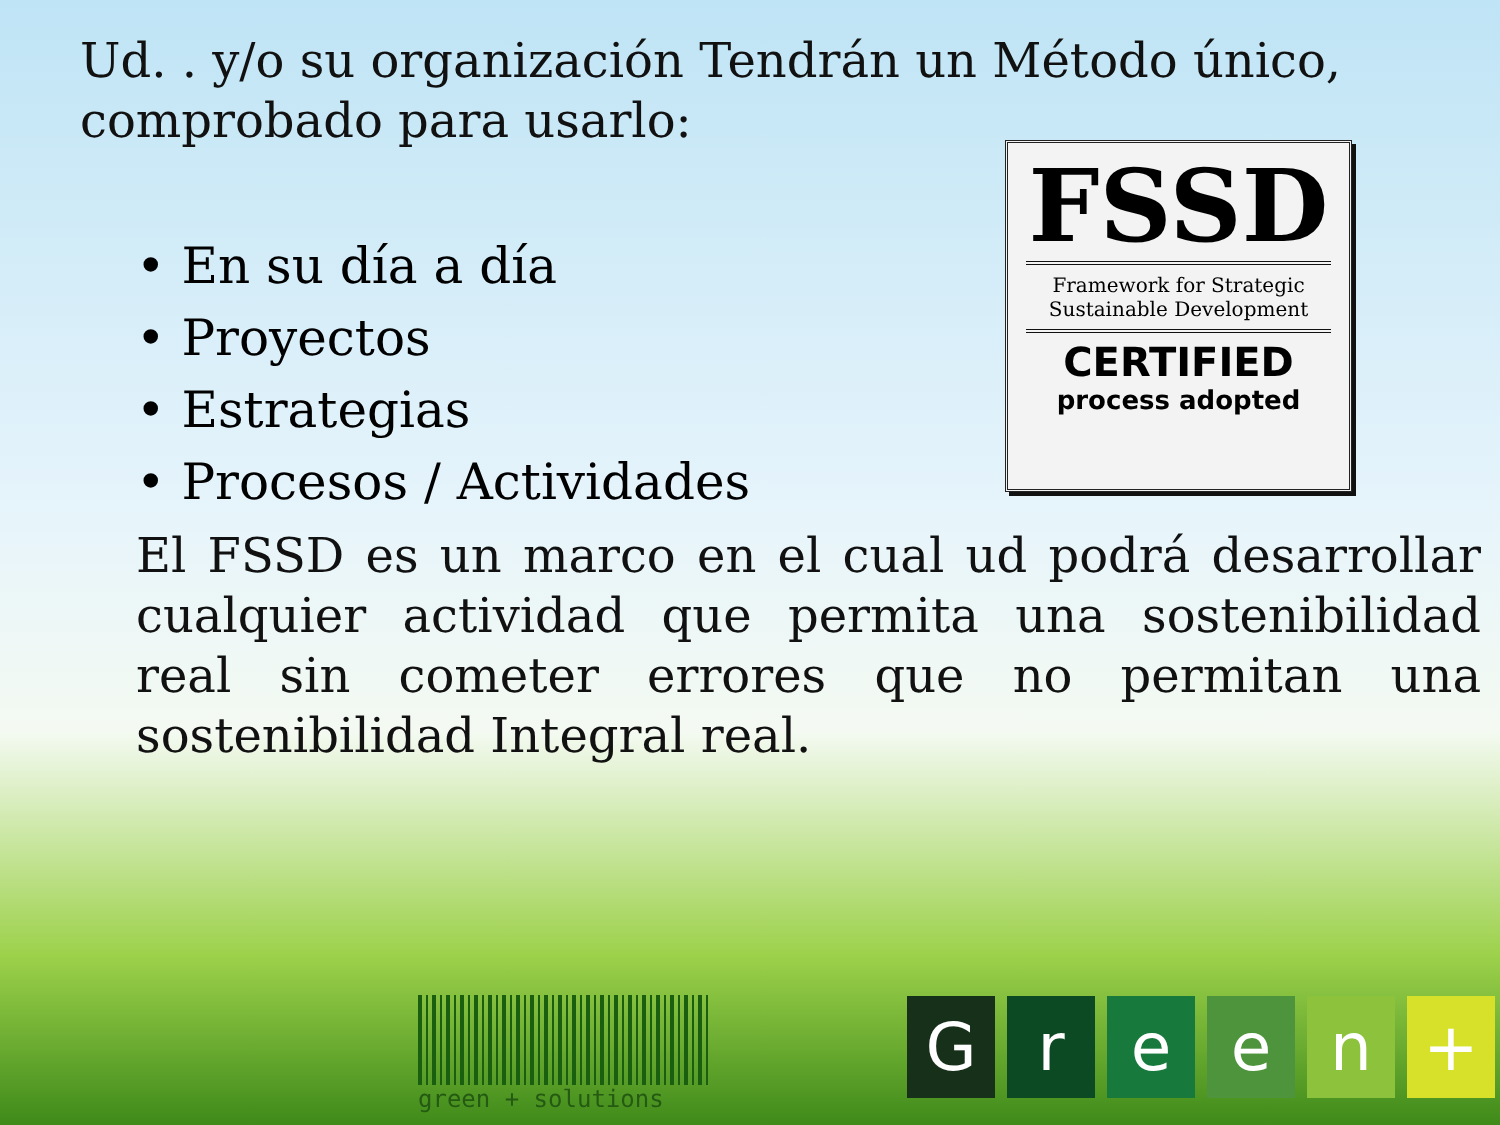Ud. . y/o su organización Tendrán un Método único, comprobado para usarlo:
• En su día a día
• Proyectos
• Estrategias
• Procesos / Actividades
El FSSD es un marco en el cual ud podrá desarrollar cualquier actividad que permita una sostenibilidad real sin cometer errores que no permitan una sostenibilidad Integral real.
FSSD
Framework for Strategic Sustainable Development
CERTIFIED
process adopted
green + solutions
G r e e n +